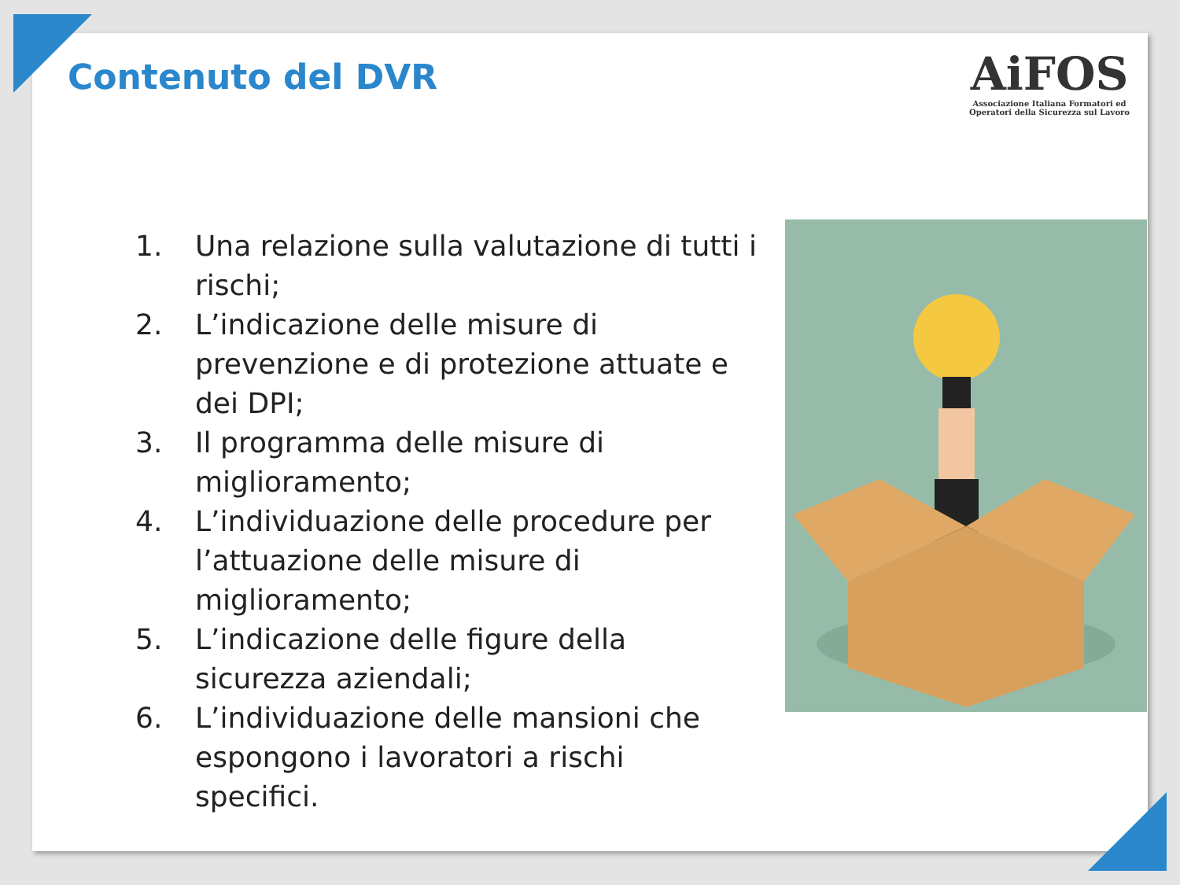Contenuto del DVR
AiFOS
Associazione Italiana Formatori ed
Operatori della Sicurezza sul Lavoro
1. Una relazione sulla valutazione di tutti i rischi;
2. L’indicazione delle misure di prevenzione e di protezione attuate e dei DPI;
3. Il programma delle misure di miglioramento;
4. L’individuazione delle procedure per l’attuazione delle misure di miglioramento;
5. L’indicazione delle figure della sicurezza aziendali;
6. L’individuazione delle mansioni che espongono i lavoratori a rischi specifici.